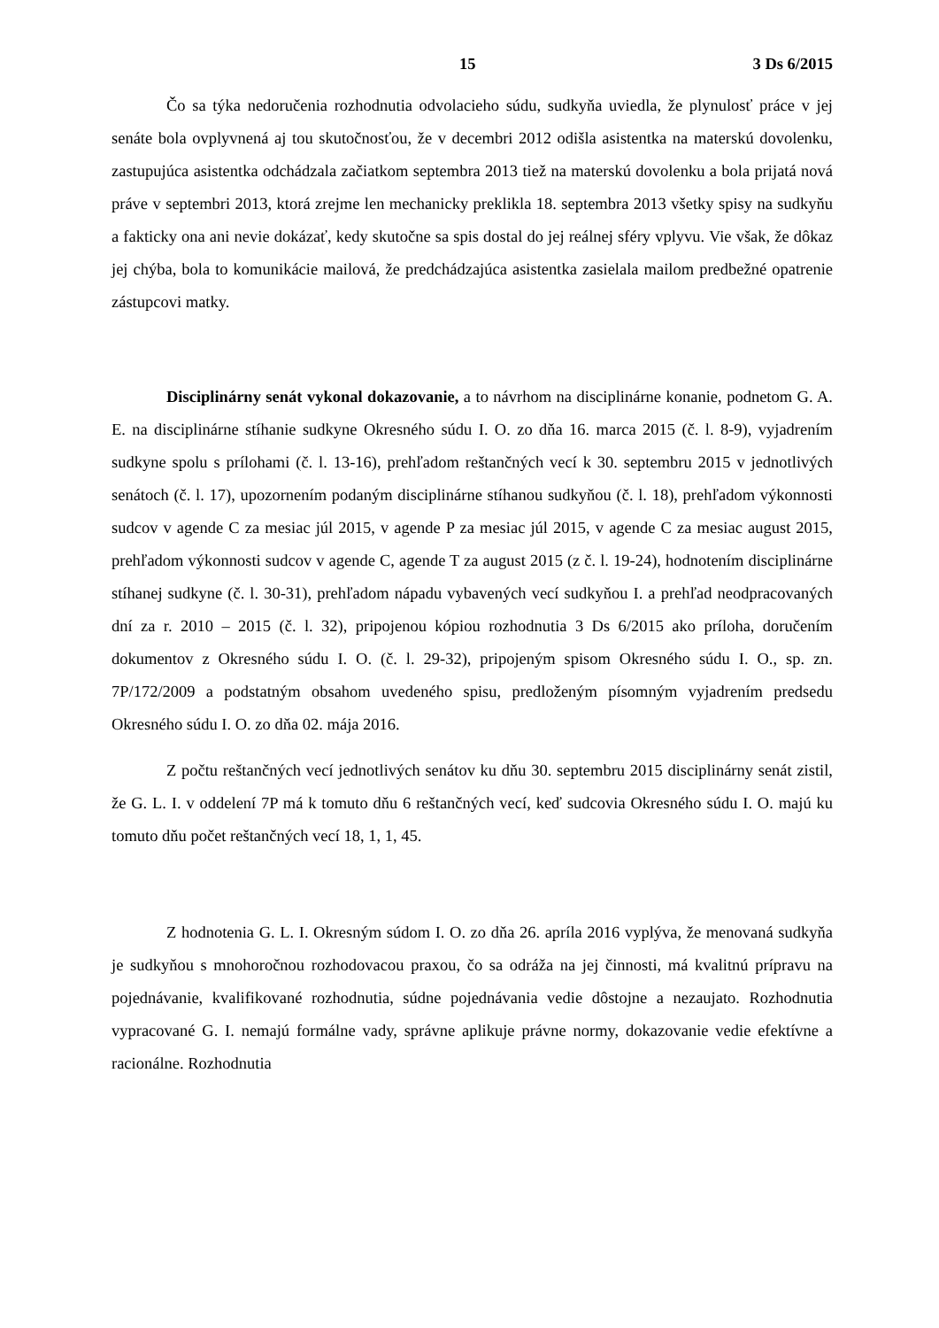15 3 Ds 6/2015
Čo sa týka nedoručenia rozhodnutia odvolacieho súdu, sudkyňa uviedla, že plynulosť práce v jej senáte bola ovplyvnená aj tou skutočnosťou, že v decembri 2012 odišla asistentka na materskú dovolenku, zastupujúca asistentka odchádzala začiatkom septembra 2013 tiež na materskú dovolenku a bola prijatá nová práve v septembri 2013, ktorá zrejme len mechanicky preklikla 18. septembra 2013 všetky spisy na sudkyňu a fakticky ona ani nevie dokázať, kedy skutočne sa spis dostal do jej reálnej sféry vplyvu. Vie však, že dôkaz jej chýba, bola to komunikácie mailová, že predchádzajúca asistentka zasielala mailom predbežné opatrenie zástupcovi matky.
Disciplinárny senát vykonal dokazovanie, a to návrhom na disciplinárne konanie, podnetom G. A. E. na disciplinárne stíhanie sudkyne Okresného súdu I. O. zo dňa 16. marca 2015 (č. l. 8-9), vyjadrením sudkyne spolu s prílohami (č. l. 13-16), prehľadom reštančných vecí k 30. septembru 2015 v jednotlivých senátoch (č. l. 17), upozornením podaným disciplinárne stíhanou sudkyňou (č. l. 18), prehľadom výkonnosti sudcov v agende C za mesiac júl 2015, v agende P za mesiac júl 2015, v agende C za mesiac august 2015, prehľadom výkonnosti sudcov v agende C, agende T za august 2015 (z č. l. 19-24), hodnotením disciplinárne stíhanej sudkyne (č. l. 30-31), prehľadom nápadu vybavených vecí sudkyňou I. a prehľad neodpracovaných dní za r. 2010 – 2015 (č. l. 32), pripojenou kópiou rozhodnutia 3 Ds 6/2015 ako príloha, doručením dokumentov z Okresného súdu I. O. (č. l. 29-32), pripojeným spisom Okresného súdu I. O., sp. zn. 7P/172/2009 a podstatným obsahom uvedeného spisu, predloženým písomným vyjadrením predsedu Okresného súdu I. O. zo dňa 02. mája 2016.
Z počtu reštančných vecí jednotlivých senátov ku dňu 30. septembru 2015 disciplinárny senát zistil, že G. L. I. v oddelení 7P má k tomuto dňu 6 reštančných vecí, keď sudcovia Okresného súdu I. O. majú ku tomuto dňu počet reštančných vecí 18, 1, 1, 45.
Z hodnotenia G. L. I. Okresným súdom I. O. zo dňa 26. apríla 2016 vyplýva, že menovaná sudkyňa je sudkyňou s mnohoročnou rozhodovacou praxou, čo sa odráža na jej činnosti, má kvalitnú prípravu na pojednávanie, kvalifikované rozhodnutia, súdne pojednávania vedie dôstojne a nezaujato. Rozhodnutia vypracované G. I. nemajú formálne vady, správne aplikuje právne normy, dokazovanie vedie efektívne a racionálne. Rozhodnutia